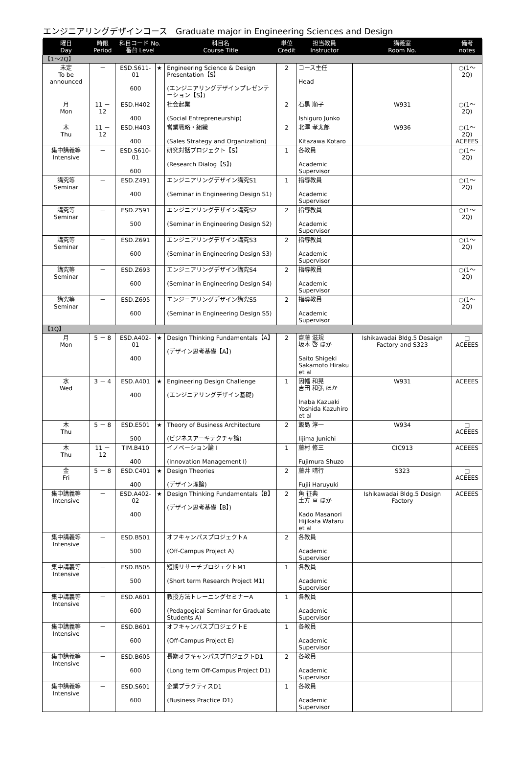エンジニアリングデザインコース　Graduate major in Engineering Sciences and Design
| 曜日 Day | 時限 Period | 科目コード No. 番台 Level | | 科目名 Course Title | 単位 Credit | 担当教員 Instructor | 講義室 Room No. | 備考 notes |
| --- | --- | --- | --- | --- | --- | --- | --- | --- |
| 【1～2Q】 | | | | | | | | |
| 未定 To be announced | － | ESD.S611-01 600 | ★ | Engineering Science & Design Presentation【S】 (エンジニアリングデザインプレゼンテーション【S】) | 2 | コース主任 Head | | ○(1～2Q) |
| 月 Mon | 11 － 12 | ESD.H402 400 | | 社会起業 (Social Entrepreneurship) | 2 | 石黒 順子 Ishiguro Junko | W931 | ○(1～2Q) |
| 木 Thu | 11 － 12 | ESD.H403 400 | | 営業戦略・組織 (Sales Strategy and Organization) | 2 | 北澤 孝太郎 Kitazawa Kotaro | W936 | ○(1～2Q) ACEEES |
| 集中講義等 Intensive | － | ESD.S610-01 600 | | 研究対話プロジェクト【S】 (Research Dialog【S】) | 1 | 各教員 Academic Supervisor | | ○(1～2Q) |
| 講究等 Seminar | － | ESD.Z491 400 | | エンジニアリングデザイン講究S1 (Seminar in Engineering Design S1) | 1 | 指導教員 Academic Supervisor | | ○(1～2Q) |
| 講究等 Seminar | － | ESD.Z591 500 | | エンジニアリングデザイン講究S2 (Seminar in Engineering Design S2) | 2 | 指導教員 Academic Supervisor | | ○(1～2Q) |
| 講究等 Seminar | － | ESD.Z691 600 | | エンジニアリングデザイン講究S3 (Seminar in Engineering Design S3) | 2 | 指導教員 Academic Supervisor | | ○(1～2Q) |
| 講究等 Seminar | － | ESD.Z693 600 | | エンジニアリングデザイン講究S4 (Seminar in Engineering Design S4) | 2 | 指導教員 Academic Supervisor | | ○(1～2Q) |
| 講究等 Seminar | － | ESD.Z695 600 | | エンジニアリングデザイン講究S5 (Seminar in Engineering Design S5) | 2 | 指導教員 Academic Supervisor | | ○(1～2Q) |
| 【1Q】 | | | | | | | | |
| 月 Mon | 5 － 8 | ESD.A402-01 400 | ★ | Design Thinking Fundamentals【A】 (デザイン思考基礎【A】) | 2 | 齋藤 滋規 坂本 啓 ほか Saito Shigeki Sakamoto Hiraku et al | Ishikawadai Bldg.5 Desaign Factory and S323 | □ ACEEES |
| 水 Wed | 3 － 4 | ESD.A401 400 | ★ | Engineering Design Challenge (エンジニアリングデザイン基礎) | 1 | 因幡 和晃 吉田 和弘 ほか Inaba Kazuaki Yoshida Kazuhiro et al | W931 | ACEEES |
| 木 Thu | 5 － 8 | ESD.E501 500 | ★ | Theory of Business Architecture (ビジネスアーキテクチャ論) | 2 | 飯島 淳一 Iijima Junichi | W934 | □ ACEEES |
| 木 Thu | 11 － 12 | TIM.B410 400 | | イノベーション論 I (Innovation Management I) | 1 | 藤村 修三 Fujimura Shuzo | CIC913 | ACEEES |
| 金 Fri | 5 － 8 | ESD.C401 400 | ★ | Design Theories (デザイン理論) | 2 | 藤井 晴行 Fujii Haruyuki | S323 | □ ACEEES |
| 集中講義等 Intensive | － | ESD.A402-02 400 | ★ | Design Thinking Fundamentals【B】 (デザイン思考基礎【B】) | 2 | 角 征典 土方 亘 ほか Kado Masanori Hijikata Wataru et al | Ishikawadai Bldg.5 Design Factory | ACEEES |
| 集中講義等 Intensive | － | ESD.B501 500 | | オフキャンパスプロジェクトA (Off-Campus Project A) | 2 | 各教員 Academic Supervisor | | |
| 集中講義等 Intensive | － | ESD.B505 500 | | 短期リサーチプロジェクトM1 (Short term Research Project M1) | 1 | 各教員 Academic Supervisor | | |
| 集中講義等 Intensive | － | ESD.A601 600 | | 教授方法トレーニングセミナーA (Pedagogical Seminar for Graduate Students A) | 1 | 各教員 Academic Supervisor | | |
| 集中講義等 Intensive | － | ESD.B601 600 | | オフキャンパスプロジェクトE (Off-Campus Project E) | 1 | 各教員 Academic Supervisor | | |
| 集中講義等 Intensive | － | ESD.B605 600 | | 長期オフキャンパスプロジェクトD1 (Long term Off-Campus Project D1) | 2 | 各教員 Academic Supervisor | | |
| 集中講義等 Intensive | － | ESD.S601 600 | | 企業プラクティスD1 (Business Practice D1) | 1 | 各教員 Academic Supervisor | | |